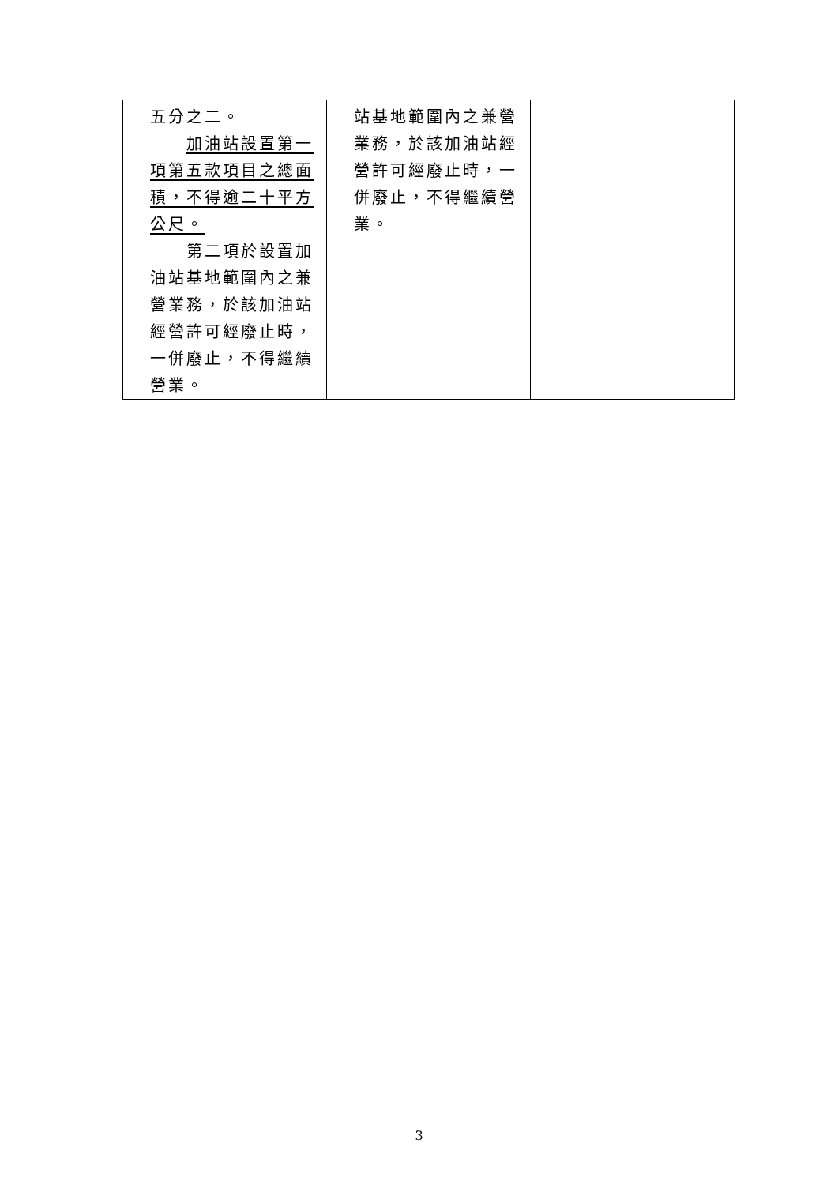| 五分之二。 加油站設置第一項第五款項目之總面積，不得逾二十平方公尺。 第二項於設置加油站基地範圍內之兼營業務，於該加油站經營許可經廢止時，一併廢止，不得繼續營業。 | 站基地範圍內之兼營業務，於該加油站經營許可經廢止時，一併廢止，不得繼續營業。 | |
3